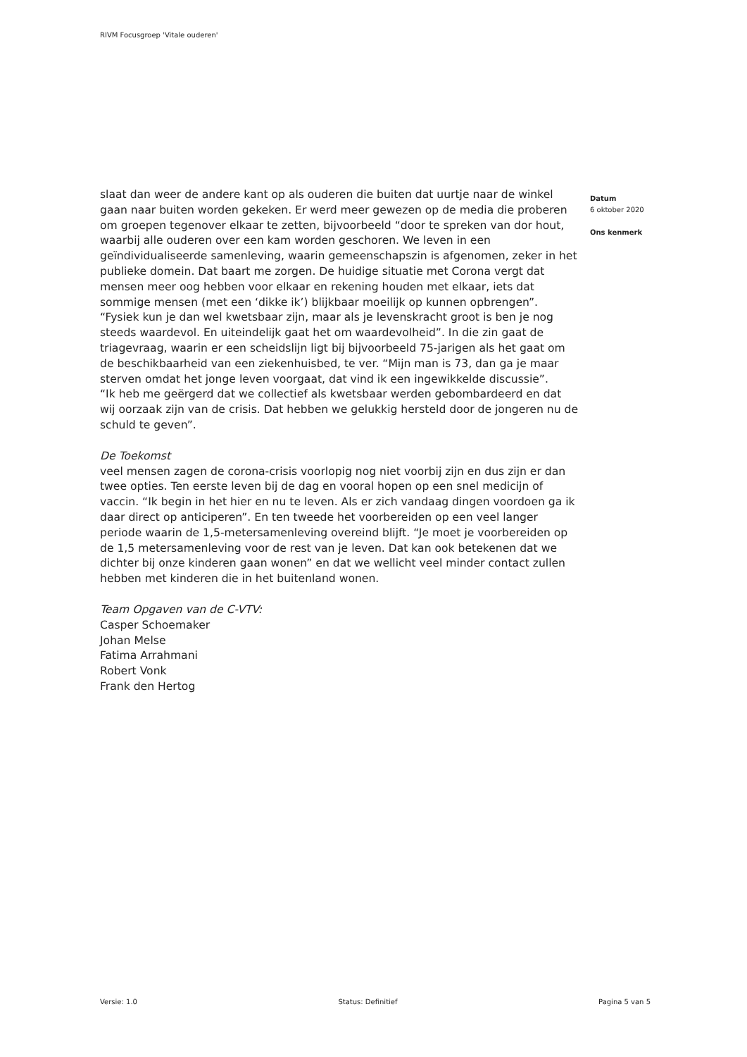RIVM Focusgroep 'Vitale ouderen'
slaat dan weer de andere kant op als ouderen die buiten dat uurtje naar de winkel gaan naar buiten worden gekeken. Er werd meer gewezen op de media die proberen om groepen tegenover elkaar te zetten, bijvoorbeeld “door te spreken van dor hout, waarbij alle ouderen over een kam worden geschoren. We leven in een geïndividualiseerde samenleving, waarin gemeenschapszin is afgenomen, zeker in het publieke domein. Dat baart me zorgen. De huidige situatie met Corona vergt dat mensen meer oog hebben voor elkaar en rekening houden met elkaar, iets dat sommige mensen (met een ‘dikke ik’) blijkbaar moeilijk op kunnen opbrengen”.
“Fysiek kun je dan wel kwetsbaar zijn, maar als je levenskracht groot is ben je nog steeds waardevol. En uiteindelijk gaat het om waardevolheid”. In die zin gaat de triagevraag, waarin er een scheidslijn ligt bij bijvoorbeeld 75-jarigen als het gaat om de beschikbaarheid van een ziekenhuisbed, te ver. “Mijn man is 73, dan ga je maar sterven omdat het jonge leven voorgaat, dat vind ik een ingewikkelde discussie”.
“Ik heb me geërgerd dat we collectief als kwetsbaar werden gebombardeerd en dat wij oorzaak zijn van de crisis. Dat hebben we gelukkig hersteld door de jongeren nu de schuld te geven”.
De Toekomst
veel mensen zagen de corona-crisis voorlopig nog niet voorbij zijn en dus zijn er dan twee opties. Ten eerste leven bij de dag en vooral hopen op een snel medicijn of vaccin. “Ik begin in het hier en nu te leven. Als er zich vandaag dingen voordoen ga ik daar direct op anticiperen”. En ten tweede het voorbereiden op een veel langer periode waarin de 1,5-metersamenleving overeind blijft. “Je moet je voorbereiden op de 1,5 metersamenleving voor de rest van je leven. Dat kan ook betekenen dat we dichter bij onze kinderen gaan wonen” en dat we wellicht veel minder contact zullen hebben met kinderen die in het buitenland wonen.
Team Opgaven van de C-VTV:
Casper Schoemaker
Johan Melse
Fatima Arrahmani
Robert Vonk
Frank den Hertog
Datum
6 oktober 2020
Ons kenmerk
Versie: 1.0 Status: Definitief Pagina 5 van 5